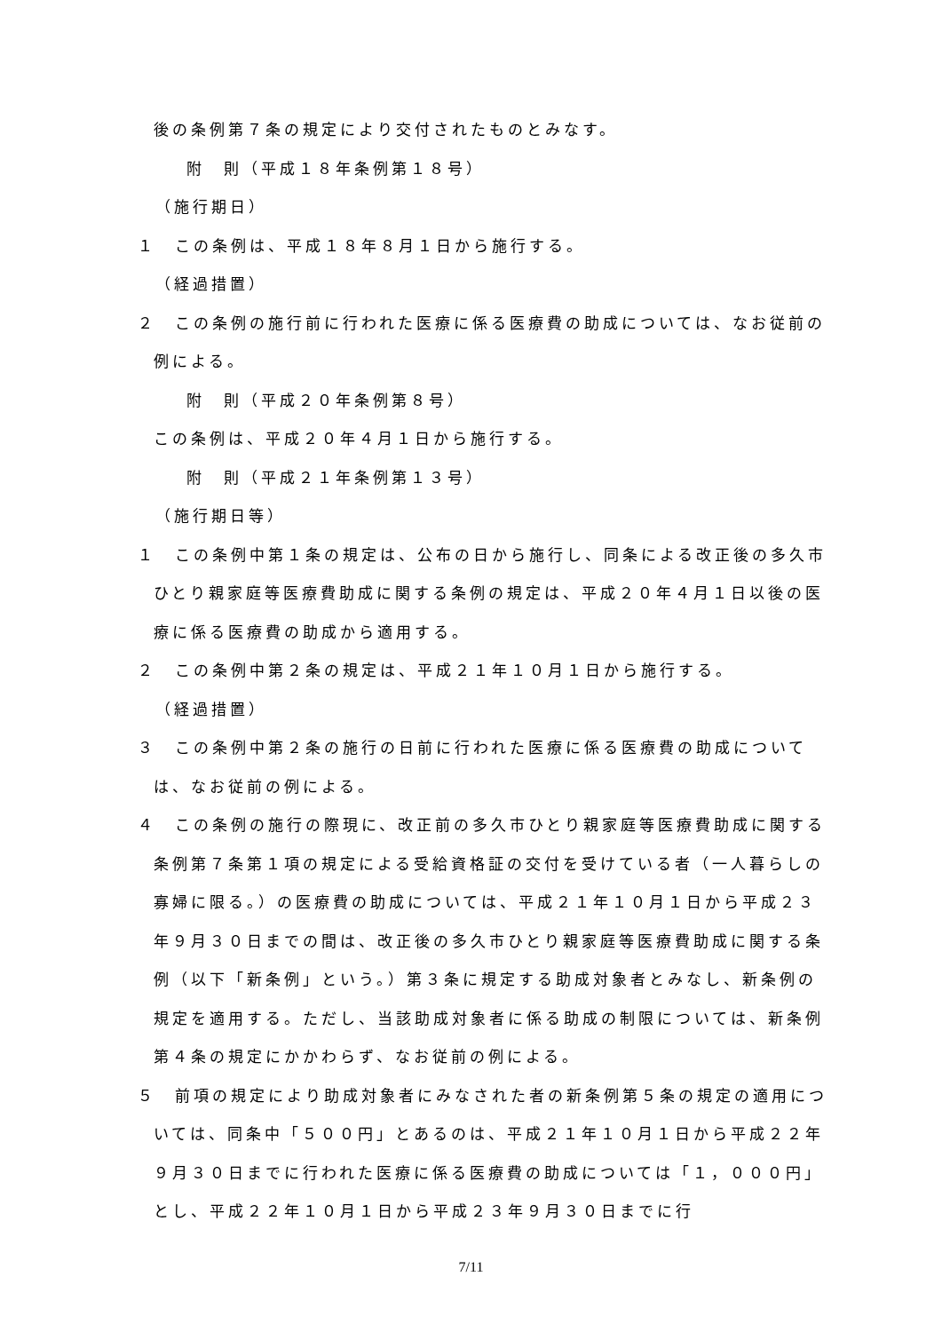後の条例第７条の規定により交付されたものとみなす。
附　則（平成１８年条例第１８号）
（施行期日）
１　この条例は、平成１８年８月１日から施行する。
（経過措置）
２　この条例の施行前に行われた医療に係る医療費の助成については、なお従前の例による。
附　則（平成２０年条例第８号）
この条例は、平成２０年４月１日から施行する。
附　則（平成２１年条例第１３号）
（施行期日等）
１　この条例中第１条の規定は、公布の日から施行し、同条による改正後の多久市ひとり親家庭等医療費助成に関する条例の規定は、平成２０年４月１日以後の医療に係る医療費の助成から適用する。
２　この条例中第２条の規定は、平成２１年１０月１日から施行する。
（経過措置）
３　この条例中第２条の施行の日前に行われた医療に係る医療費の助成については、なお従前の例による。
４　この条例の施行の際現に、改正前の多久市ひとり親家庭等医療費助成に関する条例第７条第１項の規定による受給資格証の交付を受けている者（一人暮らしの寡婦に限る。）の医療費の助成については、平成２１年１０月１日から平成２３年９月３０日までの間は、改正後の多久市ひとり親家庭等医療費助成に関する条例（以下「新条例」という。）第３条に規定する助成対象者とみなし、新条例の規定を適用する。ただし、当該助成対象者に係る助成の制限については、新条例第４条の規定にかかわらず、なお従前の例による。
５　前項の規定により助成対象者にみなされた者の新条例第５条の規定の適用については、同条中「５００円」とあるのは、平成２１年１０月１日から平成２２年９月３０日までに行われた医療に係る医療費の助成については「１，０００円」とし、平成２２年１０月１日から平成２３年９月３０日までに行
7/11